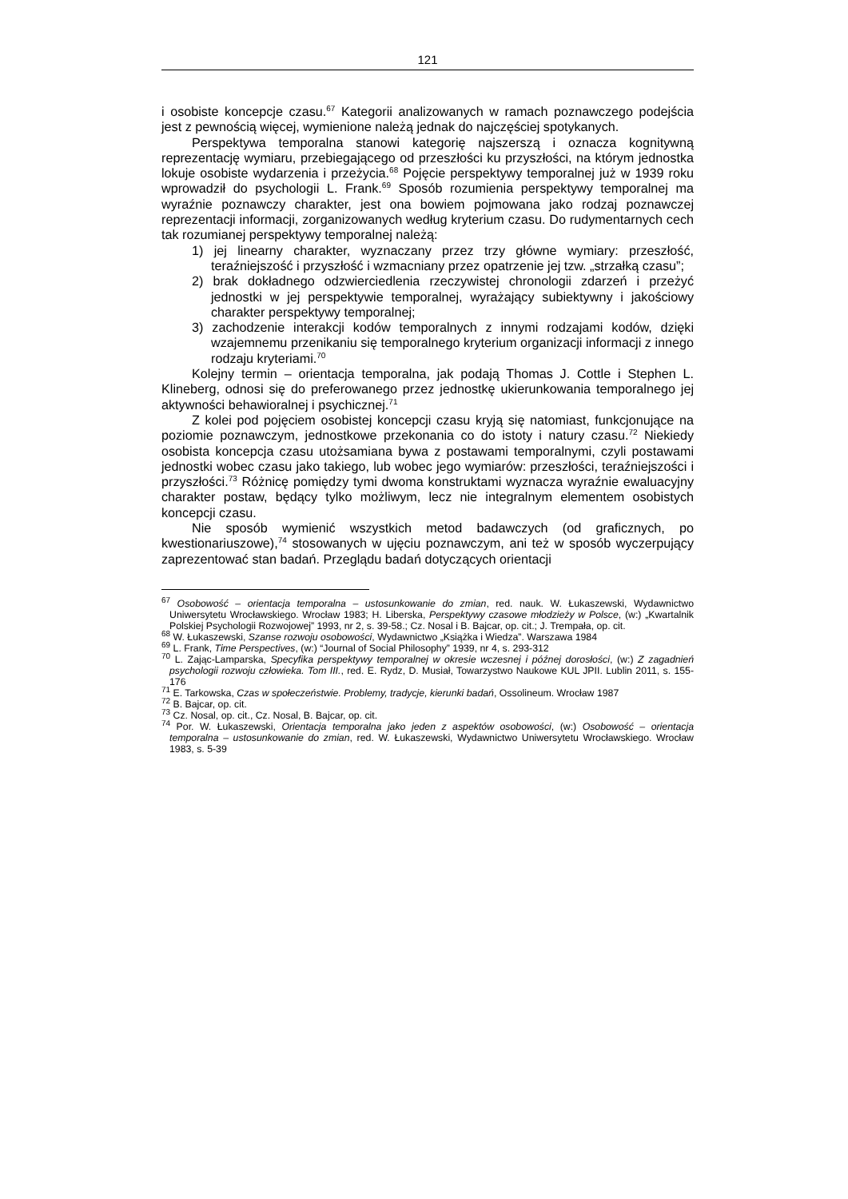121
i osobiste koncepcje czasu.<sup>67</sup> Kategorii analizowanych w ramach poznawczego podejścia jest z pewnością więcej, wymienione należą jednak do najczęściej spotykanych.
Perspektywa temporalna stanowi kategorię najszerszą i oznacza kognitywną reprezentację wymiaru, przebiegającego od przeszłości ku przyszłości, na którym jednostka lokuje osobiste wydarzenia i przeżycia.<sup>68</sup> Pojęcie perspektywy temporalnej już w 1939 roku wprowadził do psychologii L. Frank.<sup>69</sup> Sposób rozumienia perspektywy temporalnej ma wyraźnie poznawczy charakter, jest ona bowiem pojmowana jako rodzaj poznawczej reprezentacji informacji, zorganizowanych według kryterium czasu. Do rudymentarnych cech tak rozumianej perspektywy temporalnej należą:
1) jej linearny charakter, wyznaczany przez trzy główne wymiary: przeszłość, teraźniejszość i przyszłość i wzmacniany przez opatrzenie jej tzw. „strzałką czasu”;
2) brak dokładnego odzwierciedlenia rzeczywistej chronologii zdarzeń i przeżyć jednostki w jej perspektywie temporalnej, wyrażający subiektywny i jakościowy charakter perspektywy temporalnej;
3) zachodzenie interakcji kodów temporalnych z innymi rodzajami kodów, dzięki wzajemnemu przenikaniu się temporalnego kryterium organizacji informacji z innego rodzaju kryteriami.<sup>70</sup>
Kolejny termin – orientacja temporalna, jak podają Thomas J. Cottle i Stephen L. Klineberg, odnosi się do preferowanego przez jednostkę ukierunkowania temporalnego jej aktywności behawioralnej i psychicznej.<sup>71</sup>
Z kolei pod pojęciem osobistej koncepcji czasu kryją się natomiast, funkcjonujące na poziomie poznawczym, jednostkowe przekonania co do istoty i natury czasu.<sup>72</sup> Niekiedy osobista koncepcja czasu utożsamiana bywa z postawami temporalnymi, czyli postawami jednostki wobec czasu jako takiego, lub wobec jego wymiarów: przeszłości, teraźniejszości i przyszłości.<sup>73</sup> Różnicę pomiędzy tymi dwoma konstruktami wyznacza wyraźnie ewaluacyjny charakter postaw, będący tylko możliwym, lecz nie integralnym elementem osobistych koncepcji czasu.
Nie sposób wymienić wszystkich metod badawczych (od graficznych, po kwestionariuszowe),<sup>74</sup> stosowanych w ujęciu poznawczym, ani też w sposób wyczerpujący zaprezentować stan badań. Przeglądu badań dotyczących orientacji
<sup>67</sup> Osobowość – orientacja temporalna – ustosunkowanie do zmian, red. nauk. W. Łukaszewski, Wydawnictwo Uniwersytetu Wrocławskiego. Wrocław 1983; H. Liberska, Perspektywy czasowe młodzieży w Polsce, (w:) „Kwartalnik Polskiej Psychologii Rozwojowej” 1993, nr 2, s. 39-58.; Cz. Nosal i B. Bajcar, op. cit.; J. Trempała, op. cit.
<sup>68</sup> W. Łukaszewski, Szanse rozwoju osobowości, Wydawnictwo „Książka i Wiedza”. Warszawa 1984
<sup>69</sup> L. Frank, Time Perspectives, (w:) “Journal of Social Philosophy” 1939, nr 4, s. 293-312
<sup>70</sup> L. Zając-Lamparska, Specyfika perspektywy temporalnej w okresie wczesnej i późnej dorosłości, (w:) Z zagadnień psychologii rozwoju człowieka. Tom III., red. E. Rydz, D. Musiał, Towarzystwo Naukowe KUL JPII. Lublin 2011, s. 155-176
<sup>71</sup> E. Tarkowska, Czas w społeczeństwie. Problemy, tradycje, kierunki badań, Ossolineum. Wrocław 1987
<sup>72</sup> B. Bajcar, op. cit.
<sup>73</sup> Cz. Nosal, op. cit., Cz. Nosal, B. Bajcar, op. cit.
<sup>74</sup> Por. W. Łukaszewski, Orientacja temporalna jako jeden z aspektów osobowości, (w:) Osobowość – orientacja temporalna – ustosunkowanie do zmian, red. W. Łukaszewski, Wydawnictwo Uniwersytetu Wrocławskiego. Wrocław 1983, s. 5-39